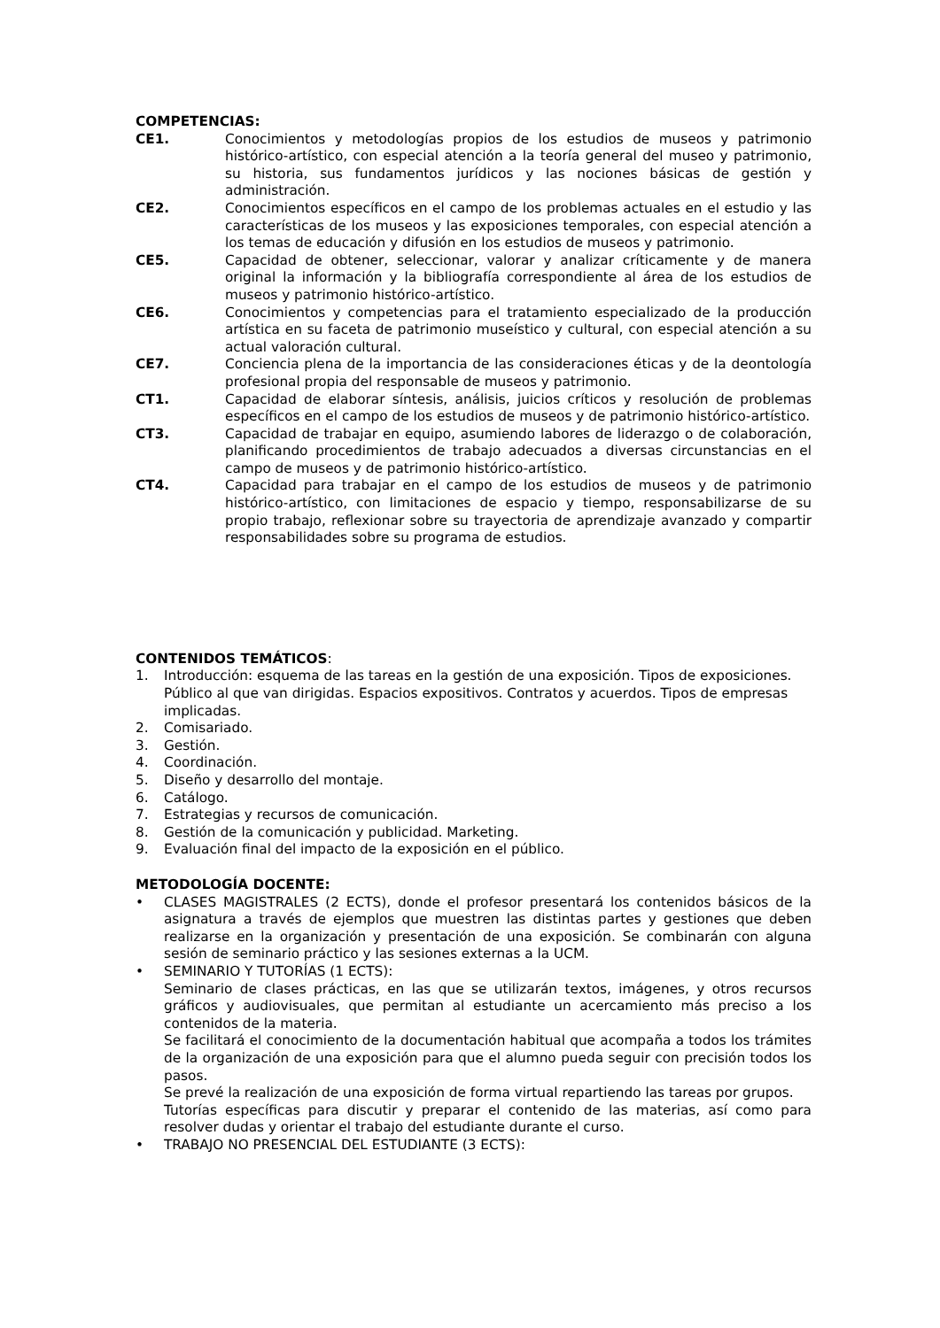COMPETENCIAS:
CE1. Conocimientos y metodologías propios de los estudios de museos y patrimonio histórico-artístico, con especial atención a la teoría general del museo y patrimonio, su historia, sus fundamentos jurídicos y las nociones básicas de gestión y administración.
CE2. Conocimientos específicos en el campo de los problemas actuales en el estudio y las características de los museos y las exposiciones temporales, con especial atención a los temas de educación y difusión en los estudios de museos y patrimonio.
CE5. Capacidad de obtener, seleccionar, valorar y analizar críticamente y de manera original la información y la bibliografía correspondiente al área de los estudios de museos y patrimonio histórico-artístico.
CE6. Conocimientos y competencias para el tratamiento especializado de la producción artística en su faceta de patrimonio museístico y cultural, con especial atención a su actual valoración cultural.
CE7. Conciencia plena de la importancia de las consideraciones éticas y de la deontología profesional propia del responsable de museos y patrimonio.
CT1. Capacidad de elaborar síntesis, análisis, juicios críticos y resolución de problemas específicos en el campo de los estudios de museos y de patrimonio histórico-artístico.
CT3. Capacidad de trabajar en equipo, asumiendo labores de liderazgo o de colaboración, planificando procedimientos de trabajo adecuados a diversas circunstancias en el campo de museos y de patrimonio histórico-artístico.
CT4. Capacidad para trabajar en el campo de los estudios de museos y de patrimonio histórico-artístico, con limitaciones de espacio y tiempo, responsabilizarse de su propio trabajo, reflexionar sobre su trayectoria de aprendizaje avanzado y compartir responsabilidades sobre su programa de estudios.
CONTENIDOS TEMÁTICOS:
1. Introducción: esquema de las tareas en la gestión de una exposición. Tipos de exposiciones. Público al que van dirigidas. Espacios expositivos. Contratos y acuerdos. Tipos de empresas implicadas.
2. Comisariado.
3. Gestión.
4. Coordinación.
5. Diseño y desarrollo del montaje.
6. Catálogo.
7. Estrategias y recursos de comunicación.
8. Gestión de la comunicación y publicidad. Marketing.
9. Evaluación final del impacto de la exposición en el público.
METODOLOGÍA DOCENTE:
• CLASES MAGISTRALES (2 ECTS), donde el profesor presentará los contenidos básicos de la asignatura a través de ejemplos que muestren las distintas partes y gestiones que deben realizarse en la organización y presentación de una exposición. Se combinarán con alguna sesión de seminario práctico y las sesiones externas a la UCM.
• SEMINARIO Y TUTORÍAS (1 ECTS):
Seminario de clases prácticas, en las que se utilizarán textos, imágenes, y otros recursos gráficos y audiovisuales, que permitan al estudiante un acercamiento más preciso a los contenidos de la materia.
Se facilitará el conocimiento de la documentación habitual que acompaña a todos los trámites de la organización de una exposición para que el alumno pueda seguir con precisión todos los pasos.
Se prevé la realización de una exposición de forma virtual repartiendo las tareas por grupos.
Tutorías específicas para discutir y preparar el contenido de las materias, así como para resolver dudas y orientar el trabajo del estudiante durante el curso.
• TRABAJO NO PRESENCIAL DEL ESTUDIANTE (3 ECTS):